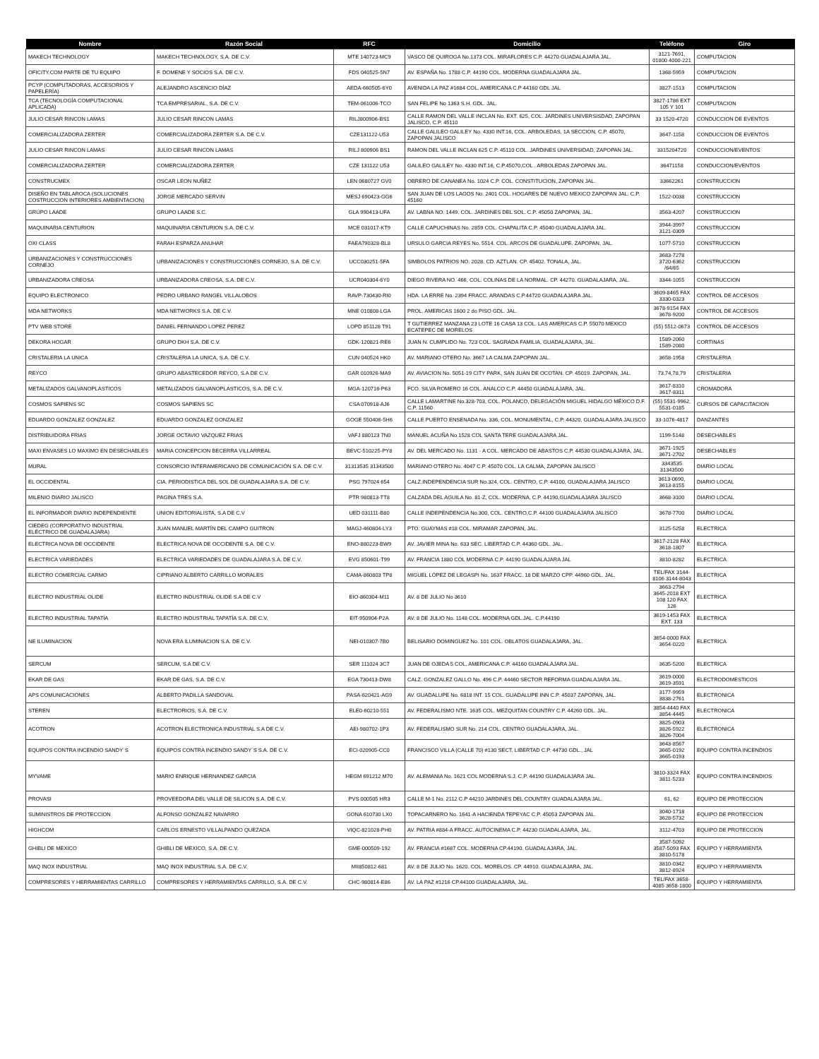| Nombre | Razón Social | RFC | Domicilio | Teléfono | Giro |
| --- | --- | --- | --- | --- | --- |
| MAKECH TECHNOLOGY | MAKECH TECHNOLOGY, S.A. DE C.V. | MTE 140723-MC9 | VASCO DE QUIROGA No.1373 COL. MIRAFLORES C.P. 44270 GUADALAJARA JAL. | 3121-7691, 01800 4000-221 | COMPUTACION |
| OFICITY.COM PARTE DE TU EQUIPO | F. DOMENE Y SOCIOS S.A. DE C.V. | FDS 040525-5N7 | AV. ESPAÑA No. 1788 C.P. 44190 COL. MODERNA GUADALAJARA JAL. | 1368-5959 | COMPUTACION |
| PCYP (COMPUTADORAS, ACCESORIOS Y PAPELERÍA) | ALEJANDRO ASCENCIO DÍAZ | AEDA-660505-6Y0 | AVENIDA LA PAZ #1684 COL. AMERICANA C.P 44160 GDL JAL | 3827-1513 | COMPUTACION |
| TCA (TECNOLOGÍA COMPUTACIONAL APLICADA) | TCA EMPRESARIAL, S.A. DE C.V. | TEM-061006-TCO | SAN FELIPE No 1363 S.H. GDL. JAL. | 3827-1786 EXT 105 Y 101 | COMPUTACION |
| JULIO CESAR RINCON LAMAS | JULIO CESAR RINCON LAMAS | RILJ800906-BS1 | CALLE RAMON DEL VALLE INCLAN No. EXT. 625, COL. JARDINES UNIVERSISDAD, ZAPOPAN JALISCO, C.P. 45110 | 33 1520-4720 | CONDUCCION DE EVENTOS |
| COMERCIALIZADORA ZERTER | COMERCIALIZADORA ZERTER S.A. DE C.V. | CZE131122-U53 | CALLE GALILEO GALILEY No. 4330 INT:16, COL. ARBOLEDAS, 1A SECCION, C.P. 45070, ZAPOPAN JALISCO | 3647-1158 | CONDUCCION DE EVENTOS |
| JULIO CESAR RINCON LAMAS | JULIO CESAR RINCON LAMAS | RILJ 800906 BS1 | RAMON DEL VALLE INCLAN 625 C.P. 45110 COL. JARDINES UNIVERSIDAD, ZAPOPAN JAL. | 3315204720 | CONDUCCION/EVENTOS |
| COMERCIALIZADORA ZERTER | COMERCIALIZADORA ZERTER | CZE 131122 U53 | GALILEO GALILEY No. 4330 INT.16, C.P.45070,COL . ARBOLEDAS ZAPOPAN JAL. | 36471158 | CONDUCCION/EVENTOS |
| CONSTRUCMEX | OSCAR LEON NUÑEZ | LEN 0680727 GV0 | OBRERO DE CANANEA No. 1024 C.P. COL. CONSTITUCION, ZAPOPAN JAL. | 33662261 | CONSTRUCCION |
| DISEÑO EN TABLAROCA (SOLUCIONES COSTRUCCION INTERIORES AMBIENTACION) | JORGE MERCADO SERVIN | MESJ 690423-GG6 | SAN JUAN DE LOS LAGOS No. 2401 COL. HOGARES DE NUEVO MEXICO ZAPOPAN JAL. C.P. 45160 | 1522-0038 | CONSTRUCCION |
| GRUPO LAADE | GRUPO LAADE S.C. | GLA 990413-UFA | AV. LABNA NO. 1449. COL. JARDINES DEL SOL. C.P. 45050 ZAPOPAN, JAL. | 3563-4207 | CONSTRUCCION |
| MAQUINARIA CENTURION | MAQUINARIA CENTURION S.A. DE C.V. | MCE 031017-KT9 | CALLE CAPUCHINAS No. 2859 COL. CHAPALITA C.P. 45040 GUADALAJARA JAL. | 3944-3997 3121-0309 | CONSTRUCCION |
| OXI CLASS | FARAH ESPARZA ANUHAR | FAEA790328-BL8 | URSULO GARCIA REYES No. 5514. COL. ARCOS DE GUADALUPE. ZAPOPAN, JAL. | 1077-5710 | CONSTRUCCION |
| URBANIZACIONES Y CONSTRUCCIONES CORNEJO | URBANIZACIONES Y CONSTRUCCIONES CORNEJO, S.A. DE C.V. | UCC030251-5FA | SIMBOLOS PATRIOS NO. 2028. CD. AZTLAN. CP. 45402. TONALA, JAL. | 3683-7278 3720-6362 /64/65 | CONSTRUCCION |
| URBANIZADORA CREOSA | URBANIZADORA CREOSA, S.A. DE C.V. | UCR040304-6Y0 | DIEGO RIVERA NO. 466, COL. COLINAS DE LA NORMAL. CP. 44270. GUADALAJARA, JAL. | 3344-1055 | CONSTRUCCION |
| EQUIPO ELECTRONICO | PEDRO URBANO RANGEL VILLALOBOS | RAVP-730430-RI0 | HDA. LA ERRE No. 2394 FRACC. ARANDAS C.P.44720 GUADALAJARA JAL. | 3609-8465 FAX 3330-0323 | CONTROL DE ACCESOS |
| MDA NETWORKS | MDA NETWORKS S.A. DE C.V. | MNE 010808-LGA | PROL. AMERICAS 1600 2 do PISO GDL. JAL. | 3678-9154 FAX 3678-9200 | CONTROL DE ACCESOS |
| PTV WEB STORE | DANIEL FERNANDO LOPEZ PEREZ | LOPD 851128 T91 | T GUTIERREZ MANZANA 23 LOTE 16 CASA 13 COL. LAS AMERICAS C.P. 55070 MEXICO ECATEPEC DE MORELOS | (55) 5512-0673 | CONTROL DE ACCESOS |
| DEKORA HOGAR | GRUPO DKH S.A. DE C.V. | GDK-120821-RE6 | JUAN N. CUMPLIDO No. 723 COL. SAGRADA FAMILIA, GUADALAJARA, JAL. | 1589-2060 1589-2080 | CORTINAS |
| CRISTALERIA LA UNICA | CRISTALERIA LA UNICA, S.A. DE C.V. | CUN 040524 HK0 | AV. MARIANO OTERO No. 3667 LA CALMA ZAPOPAN JAL. | 3658-1958 | CRISTALERIA |
| REYCO | GRUPO ABASTECEDOR REYCO, S.A DE C.V. | GAR 010926-MA9 | AV. AVIACION No. 5051-19 CITY PARK, SAN JUAN DE OCOTAN. CP. 45019. ZAPOPAN, JAL. | 73,74,78,79 | CRISTALERIA |
| METALIZADOS GALVANOPLASTICOS | METALIZADOS GALVANOPLASTICOS, S.A. DE C.V. | MGA-120716-P63 | FCO. SILVA ROMERO 16 COL. ANALCO C.P. 44450 GUADALAJARA, JAL. | 3617-8310 3617-8311 | CROMADORA |
| COSMOS SAPIENS SC | COSMOS SAPIENS SC | CSA 070918-AJ6 | CALLE LAMARTINE No.328-703, COL. POLANCO, DELEGACIÓN MIGUEL HIDALGO MÉXICO D.F. C.P. 11560 | (55) 5531-9962, 5531-0185 | CURSOS DE CAPACITACION |
| EDUARDO GONZALEZ GONZALEZ | EDUARDO GONZALEZ GONZALEZ | GOGE 550406-5H6 | CALLE PUERTO ENSENADA No. 336, COL. MONUMENTAL, C.P. 44320, GUADALAJARA JALISCO | 33-1076-4817 | DANZANTES |
| DISTRIBUIDORA FRIAS | JORGE OCTAVIO VAZQUEZ FRIAS | VAFJ 880123 7N0 | MANUEL ACUÑA No 1528 COL SANTA TERE GUADALAJARA JAL. | 1199-5148 | DESECHABLES |
| MAXI ENVASES LO MAXIMO EN DESECHABLES | MARIA CONCEPCION BECERRA VILLARREAL | BEVC-510225-PY8 | AV. DEL MERCADO No. 1131 - A COL. MERCADO DE ABASTOS C.P. 44530 GUADALAJARA, JAL. | 3671-1925 3671-2702 | DESECHABLES |
| MURAL | CONSORCIO INTERAMERICANO DE COMUNICACIÓN S.A. DE C.V. | 31313535 31343500 | MARIANO OTERO No. 4047 C.P. 45070 COL. LA CALMA, ZAPOPAN JALISCO | 3343535 31343500 | DIARIO LOCAL |
| EL OCCIDENTAL | CIA. PERIODISTICA DEL SOL DE GUADALAJARA S.A. DE C.V. | PSG 797024 654 | CALZ.INDEPENDENCIA SUR No.324, COL. CENTRO, C.P. 44100, GUADALAJARA JALISCO | 3613-0690, 3613-8155 | DIARIO LOCAL |
| MILENIO DIARIO JALISCO | PAGINA TRES S.A. | PTR 980813-TT8 | CALZADA DEL AGUILA No. 81-Z, COL. MODERNA, C.P. 44190,GUADALAJARA JALISCO | 3668-3100 | DIARIO LOCAL |
| EL INFORMADOR DIARIO INDEPENDIENTE | UNION EDITORIALISTA, S.A DE C.V | UED 031111-B80 | CALLE INDEPENDENCIA No.300, COL. CENTRO,C.P. 44100 GUADALAJARA JALISCO | 3678-7700 | DIARIO LOCAL |
| CIEDEG (CORPORATIVO INDUSTRIAL ELÉCTRICO DE GUADALAJARA) | JUAN MANUEL MARTÍN DEL CAMPO GUITRON | MAGJ-460804-LY3 | PTO. GUAYMAS #18 COL. MIRAMAR ZAPOPAN, JAL. | 3125-5258 | ELECTRICA |
| ELECTRICA NOVA DE OCCIDENTE | ELECTRICA NOVA DE OCCIDENTE S.A. DE C.V. | ENO-880223-BW9 | AV. JAVIER MINA No. 633 SEC. LIBERTAD C.P. 44360 GDL. JAL. | 3617-2128 FAX 3618-1807 | ELECTRICA |
| ELECTRICA VARIEDADES | ELECTRICA VARIEDADES DE GUADALAJARA S.A. DE C.V. | EVG 850601-T99 | AV. FRANCIA 1880 COL MODERNA C.P. 44190 GUADALAJARA JAL | 3810-8282 | ELECTRICA |
| ELECTRO COMERCIAL CARMO | CIPRIANO ALBERTO CARRILLO MORALES | CAMA-860803 TP8 | MIGUEL LÓPEZ DE LEGASPI No. 1637 FRACC. 18 DE MARZO CPP. 44960 GDL. JAL. | TEL/FAX 3144-8106 3144-8043 | ELECTRICA |
| ELECTRO INDUSTRIAL OLIDE | ELECTRO INDUSTRIAL OLIDE S.A DE C.V | EIO-860304-M11 | AV. 8 DE JULIO No 3610 | 3663-2794 3645-2018 EXT 108 120 FAX 126 | ELECTRICA |
| ELECTRO INDUSTRIAL TAPATÍA | ELECTRO INDUSTRIAL TAPATÍA S.A. DE C.V. | EIT-950904-P2A | AV. 8 DE JULIO No. 1148 COL. MODERNA GDL.JAL. C.P.44190 | 3619-1453 FAX EXT. 133 | ELECTRICA |
| NE ILUMINACION | NOVA ERA ILUMINACION S.A. DE C.V. | NEI-010307-7B0 | BELISARIO DOMINGUEZ No. 101 COL. OBLATOS GUADALAJARA, JAL. | 3654-0000 FAX 3654-0220 | ELECTRICA |
| SERCUM | SERCUM, S.A DE C.V. | SER 111024 3C7 | JUAN DE OJEDA 5 COL. AMERICANA C.P. 44160 GUADALAJARA JAL. | 3635-5200 | ELECTRICA |
| EKAR DE GAS | EKAR DE GAS, S.A. DE C.V. | EGA 730413-DW8 | CALZ. GONZALEZ GALLO No. 496 C.P. 44460 SECTOR REFORMA GUADALAJARA JAL. | 3619-0000 3619-3591 | ELECTRODOMESTICOS |
| APS COMUNICACIONES | ALBERTO PADILLA SANDOVAL | PASA-620421-AG9 | AV. GUADALUPE No. 6818 INT. 15 COL. GUADALUPE INN C.P. 45037 ZAPOPAN, JAL. | 3177-9959 3838-2761 | ELECTRONICA |
| STEREN | ELECTRORIOS, S.A. DE C.V. | ELE0-60210-551 | AV. FEDERALISMO NTE. 1635 COL. MEZQUITAN COUNTRY C.P. 44260 GDL. JAL. | 3854-4440 FAX 3854-4445 | ELECTRONICA |
| ACOTRON | ACOTRON ELECTRONICA INDUSTRIAL S.A DE C.V. | AEI-980702-1P3 | AV. FEDERALISMO SUR No. 214 COL. CENTRO GUADALAJARA, JAL. | 3825-0903 3826-5922 3826-7004 | ELECTRONICA |
| EQUIPOS CONTRA INCENDIO SANDY´S | EQUIPOS CONTRA INCENDIO SANDY´S S.A. DE C.V. | ECI-020905-CC0 | FRANCISCO VILLA (CALLE 70) #130 SECT. LIBERTAD C.P. 44730 GDL., JAL | 3643-8567 3665-0192 3665-0193 | EQUIPO CONTRA INCENDIOS |
| MYVAME | MARIO ENRIQUE HERNANDEZ GARCIA | HEGM 691212 M70 | AV. ALEMANIA No. 1621 COL MODERNA S.J. C.P. 44190 GUADALAJARA JAL. | 3810-3324 FAX 3811-5233 | EQUIPO CONTRA INCENDIOS |
| PROVASI | PROVEEDORA DEL VALLE DE SILICON S.A. DE C.V. | PVS 000505 HR3 | CALLE M-1 No. 2112 C.P 44210 JARDINES DEL COUNTRY GUADALAJARA JAL. | 61, 62 | EQUIPO DE PROTECCION |
| SUMINISTROS DE PROTECCION | ALFONSO GONZALEZ NAVARRO | GONA 610730 LX0 | TOPACARNERO No. 1641-A HACIENDA TEPEYAC C.P. 45053 ZAPOPAN JAL. | 3040-1718 3628-5732 | EQUIPO DE PROTECCION |
| HIGHCOM | CARLOS ERNESTO VILLALPANDO QUEZADA | VIQC-821028-PH0 | AV. PATRIA #884-A FRACC. AUTOCINEMA C.P. 44230 GUADALAJARA, JAL. | 3112-4703 | EQUIPO DE PROTECCION |
| GHIBLI DE MEXICO | GHIBLI DE MEXICO, S.A. DE C.V. | GME-000509-192 | AV. FRANCIA #1687 COL. MODERNA CP.44190. GUADALAJARA, JAL. | 3587-5092 3587-5093 FAX 3810-5178 | EQUIPO Y HERRAMIENTA |
| MAQ INOX INDUSTRIAL | MAQ INOX INDUSTRIAL S.A. DE C.V. | MII850812-681 | AV. 8 DE JULIO No. 1620. COL. MORELOS. CP. 44910. GUADALAJARA, JAL. | 3810-0342 3812-8924 | EQUIPO Y HERRAMIENTA |
| COMPRESORES Y HERRAMIENTAS CARRILLO | COMPRESORES Y HERRAMIENTAS CARRILLO, S.A. DE C.V. | CHC-980814-E86 | AV. LA PAZ #1216 CP.44100 GUADALAJARA, JAL. | TEL/FAX 3658-4085 3658-1800 | EQUIPO Y HERRAMIENTA |